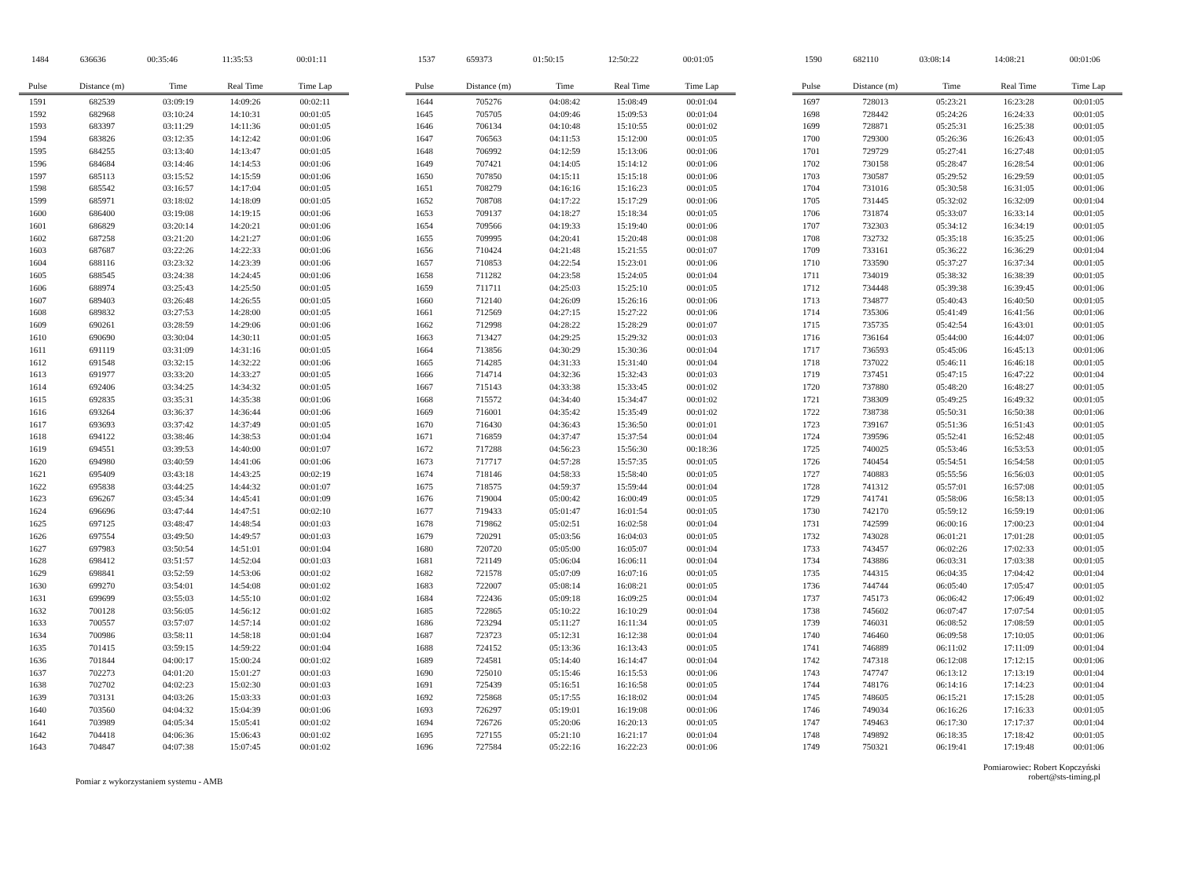| 1484 | 636636 | 00:35:46 | 11:35:53 | 00:01:11 |
| 1537 | 659373 | 01:50:15 | 12:50:22 | 00:01:05 |
| 1590 | 682110 | 03:08:14 | 14:08:21 | 00:01:06 |
| Pulse | Distance (m) | Time | Real Time | Time Lap |
| --- | --- | --- | --- | --- |
| 1591 | 682539 | 03:09:19 | 14:09:26 | 00:02:11 |
| 1592 | 682968 | 03:10:24 | 14:10:31 | 00:01:05 |
| 1593 | 683397 | 03:11:29 | 14:11:36 | 00:01:05 |
| 1594 | 683826 | 03:12:35 | 14:12:42 | 00:01:06 |
| 1595 | 684255 | 03:13:40 | 14:13:47 | 00:01:05 |
| 1596 | 684684 | 03:14:46 | 14:14:53 | 00:01:06 |
| 1597 | 685113 | 03:15:52 | 14:15:59 | 00:01:06 |
| 1598 | 685542 | 03:16:57 | 14:17:04 | 00:01:05 |
| 1599 | 685971 | 03:18:02 | 14:18:09 | 00:01:05 |
| 1600 | 686400 | 03:19:08 | 14:19:15 | 00:01:06 |
| 1601 | 686829 | 03:20:14 | 14:20:21 | 00:01:06 |
| 1602 | 687258 | 03:21:20 | 14:21:27 | 00:01:06 |
| 1603 | 687687 | 03:22:26 | 14:22:33 | 00:01:06 |
| 1604 | 688116 | 03:23:32 | 14:23:39 | 00:01:06 |
| 1605 | 688545 | 03:24:38 | 14:24:45 | 00:01:06 |
| 1606 | 688974 | 03:25:43 | 14:25:50 | 00:01:05 |
| 1607 | 689403 | 03:26:48 | 14:26:55 | 00:01:05 |
| 1608 | 689832 | 03:27:53 | 14:28:00 | 00:01:05 |
| 1609 | 690261 | 03:28:59 | 14:29:06 | 00:01:06 |
| 1610 | 690690 | 03:30:04 | 14:30:11 | 00:01:05 |
| 1611 | 691119 | 03:31:09 | 14:31:16 | 00:01:05 |
| 1612 | 691548 | 03:32:15 | 14:32:22 | 00:01:06 |
| 1613 | 691977 | 03:33:20 | 14:33:27 | 00:01:05 |
| 1614 | 692406 | 03:34:25 | 14:34:32 | 00:01:05 |
| 1615 | 692835 | 03:35:31 | 14:35:38 | 00:01:06 |
| 1616 | 693264 | 03:36:37 | 14:36:44 | 00:01:06 |
| 1617 | 693693 | 03:37:42 | 14:37:49 | 00:01:05 |
| 1618 | 694122 | 03:38:46 | 14:38:53 | 00:01:04 |
| 1619 | 694551 | 03:39:53 | 14:40:00 | 00:01:07 |
| 1620 | 694980 | 03:40:59 | 14:41:06 | 00:01:06 |
| 1621 | 695409 | 03:43:18 | 14:43:25 | 00:02:19 |
| 1622 | 695838 | 03:44:25 | 14:44:32 | 00:01:07 |
| 1623 | 696267 | 03:45:34 | 14:45:41 | 00:01:09 |
| 1624 | 696696 | 03:47:44 | 14:47:51 | 00:02:10 |
| 1625 | 697125 | 03:48:47 | 14:48:54 | 00:01:03 |
| 1626 | 697554 | 03:49:50 | 14:49:57 | 00:01:03 |
| 1627 | 697983 | 03:50:54 | 14:51:01 | 00:01:04 |
| 1628 | 698412 | 03:51:57 | 14:52:04 | 00:01:03 |
| 1629 | 698841 | 03:52:59 | 14:53:06 | 00:01:02 |
| 1630 | 699270 | 03:54:01 | 14:54:08 | 00:01:02 |
| 1631 | 699699 | 03:55:03 | 14:55:10 | 00:01:02 |
| 1632 | 700128 | 03:56:05 | 14:56:12 | 00:01:02 |
| 1633 | 700557 | 03:57:07 | 14:57:14 | 00:01:02 |
| 1634 | 700986 | 03:58:11 | 14:58:18 | 00:01:04 |
| 1635 | 701415 | 03:59:15 | 14:59:22 | 00:01:04 |
| 1636 | 701844 | 04:00:17 | 15:00:24 | 00:01:02 |
| 1637 | 702273 | 04:01:20 | 15:01:27 | 00:01:03 |
| 1638 | 702702 | 04:02:23 | 15:02:30 | 00:01:03 |
| 1639 | 703131 | 04:03:26 | 15:03:33 | 00:01:03 |
| 1640 | 703560 | 04:04:32 | 15:04:39 | 00:01:06 |
| 1641 | 703989 | 04:05:34 | 15:05:41 | 00:01:02 |
| 1642 | 704418 | 04:06:36 | 15:06:43 | 00:01:02 |
| 1643 | 704847 | 04:07:38 | 15:07:45 | 00:01:02 |
| Pulse | Distance (m) | Time | Real Time | Time Lap |
| --- | --- | --- | --- | --- |
| 1644 | 705276 | 04:08:42 | 15:08:49 | 00:01:04 |
| 1645 | 705705 | 04:09:46 | 15:09:53 | 00:01:04 |
| 1646 | 706134 | 04:10:48 | 15:10:55 | 00:01:02 |
| 1647 | 706563 | 04:11:53 | 15:12:00 | 00:01:05 |
| 1648 | 706992 | 04:12:59 | 15:13:06 | 00:01:06 |
| 1649 | 707421 | 04:14:05 | 15:14:12 | 00:01:06 |
| 1650 | 707850 | 04:15:11 | 15:15:18 | 00:01:06 |
| 1651 | 708279 | 04:16:16 | 15:16:23 | 00:01:05 |
| 1652 | 708708 | 04:17:22 | 15:17:29 | 00:01:06 |
| 1653 | 709137 | 04:18:27 | 15:18:34 | 00:01:05 |
| 1654 | 709566 | 04:19:33 | 15:19:40 | 00:01:06 |
| 1655 | 709995 | 04:20:41 | 15:20:48 | 00:01:08 |
| 1656 | 710424 | 04:21:48 | 15:21:55 | 00:01:07 |
| 1657 | 710853 | 04:22:54 | 15:23:01 | 00:01:06 |
| 1658 | 711282 | 04:23:58 | 15:24:05 | 00:01:04 |
| 1659 | 711711 | 04:25:03 | 15:25:10 | 00:01:05 |
| 1660 | 712140 | 04:26:09 | 15:26:16 | 00:01:06 |
| 1661 | 712569 | 04:27:15 | 15:27:22 | 00:01:06 |
| 1662 | 712998 | 04:28:22 | 15:28:29 | 00:01:07 |
| 1663 | 713427 | 04:29:25 | 15:29:32 | 00:01:03 |
| 1664 | 713856 | 04:30:29 | 15:30:36 | 00:01:04 |
| 1665 | 714285 | 04:31:33 | 15:31:40 | 00:01:04 |
| 1666 | 714714 | 04:32:36 | 15:32:43 | 00:01:03 |
| 1667 | 715143 | 04:33:38 | 15:33:45 | 00:01:02 |
| 1668 | 715572 | 04:34:40 | 15:34:47 | 00:01:02 |
| 1669 | 716001 | 04:35:42 | 15:35:49 | 00:01:02 |
| 1670 | 716430 | 04:36:43 | 15:36:50 | 00:01:01 |
| 1671 | 716859 | 04:37:47 | 15:37:54 | 00:01:04 |
| 1672 | 717288 | 04:56:23 | 15:56:30 | 00:18:36 |
| 1673 | 717717 | 04:57:28 | 15:57:35 | 00:01:05 |
| 1674 | 718146 | 04:58:33 | 15:58:40 | 00:01:05 |
| 1675 | 718575 | 04:59:37 | 15:59:44 | 00:01:04 |
| 1676 | 719004 | 05:00:42 | 16:00:49 | 00:01:05 |
| 1677 | 719433 | 05:01:47 | 16:01:54 | 00:01:05 |
| 1678 | 719862 | 05:02:51 | 16:02:58 | 00:01:04 |
| 1679 | 720291 | 05:03:56 | 16:04:03 | 00:01:05 |
| 1680 | 720720 | 05:05:00 | 16:05:07 | 00:01:04 |
| 1681 | 721149 | 05:06:04 | 16:06:11 | 00:01:04 |
| 1682 | 721578 | 05:07:09 | 16:07:16 | 00:01:05 |
| 1683 | 722007 | 05:08:14 | 16:08:21 | 00:01:05 |
| 1684 | 722436 | 05:09:18 | 16:09:25 | 00:01:04 |
| 1685 | 722865 | 05:10:22 | 16:10:29 | 00:01:04 |
| 1686 | 723294 | 05:11:27 | 16:11:34 | 00:01:05 |
| 1687 | 723723 | 05:12:31 | 16:12:38 | 00:01:04 |
| 1688 | 724152 | 05:13:36 | 16:13:43 | 00:01:05 |
| 1689 | 724581 | 05:14:40 | 16:14:47 | 00:01:04 |
| 1690 | 725010 | 05:15:46 | 16:15:53 | 00:01:06 |
| 1691 | 725439 | 05:16:51 | 16:16:58 | 00:01:05 |
| 1692 | 725868 | 05:17:55 | 16:18:02 | 00:01:04 |
| 1693 | 726297 | 05:19:01 | 16:19:08 | 00:01:06 |
| 1694 | 726726 | 05:20:06 | 16:20:13 | 00:01:05 |
| 1695 | 727155 | 05:21:10 | 16:21:17 | 00:01:04 |
| 1696 | 727584 | 05:22:16 | 16:22:23 | 00:01:06 |
| Pulse | Distance (m) | Time | Real Time | Time Lap |
| --- | --- | --- | --- | --- |
| 1697 | 728013 | 05:23:21 | 16:23:28 | 00:01:05 |
| 1698 | 728442 | 05:24:26 | 16:24:33 | 00:01:05 |
| 1699 | 728871 | 05:25:31 | 16:25:38 | 00:01:05 |
| 1700 | 729300 | 05:26:36 | 16:26:43 | 00:01:05 |
| 1701 | 729729 | 05:27:41 | 16:27:48 | 00:01:05 |
| 1702 | 730158 | 05:28:47 | 16:28:54 | 00:01:06 |
| 1703 | 730587 | 05:29:52 | 16:29:59 | 00:01:05 |
| 1704 | 731016 | 05:30:58 | 16:31:05 | 00:01:06 |
| 1705 | 731445 | 05:32:02 | 16:32:09 | 00:01:04 |
| 1706 | 731874 | 05:33:07 | 16:33:14 | 00:01:05 |
| 1707 | 732303 | 05:34:12 | 16:34:19 | 00:01:05 |
| 1708 | 732732 | 05:35:18 | 16:35:25 | 00:01:06 |
| 1709 | 733161 | 05:36:22 | 16:36:29 | 00:01:04 |
| 1710 | 733590 | 05:37:27 | 16:37:34 | 00:01:05 |
| 1711 | 734019 | 05:38:32 | 16:38:39 | 00:01:05 |
| 1712 | 734448 | 05:39:38 | 16:39:45 | 00:01:06 |
| 1713 | 734877 | 05:40:43 | 16:40:50 | 00:01:05 |
| 1714 | 735306 | 05:41:49 | 16:41:56 | 00:01:06 |
| 1715 | 735735 | 05:42:54 | 16:43:01 | 00:01:05 |
| 1716 | 736164 | 05:44:00 | 16:44:07 | 00:01:06 |
| 1717 | 736593 | 05:45:06 | 16:45:13 | 00:01:06 |
| 1718 | 737022 | 05:46:11 | 16:46:18 | 00:01:05 |
| 1719 | 737451 | 05:47:15 | 16:47:22 | 00:01:04 |
| 1720 | 737880 | 05:48:20 | 16:48:27 | 00:01:05 |
| 1721 | 738309 | 05:49:25 | 16:49:32 | 00:01:05 |
| 1722 | 738738 | 05:50:31 | 16:50:38 | 00:01:06 |
| 1723 | 739167 | 05:51:36 | 16:51:43 | 00:01:05 |
| 1724 | 739596 | 05:52:41 | 16:52:48 | 00:01:05 |
| 1725 | 740025 | 05:53:46 | 16:53:53 | 00:01:05 |
| 1726 | 740454 | 05:54:51 | 16:54:58 | 00:01:05 |
| 1727 | 740883 | 05:55:56 | 16:56:03 | 00:01:05 |
| 1728 | 741312 | 05:57:01 | 16:57:08 | 00:01:05 |
| 1729 | 741741 | 05:58:06 | 16:58:13 | 00:01:05 |
| 1730 | 742170 | 05:59:12 | 16:59:19 | 00:01:06 |
| 1731 | 742599 | 06:00:16 | 17:00:23 | 00:01:04 |
| 1732 | 743028 | 06:01:21 | 17:01:28 | 00:01:05 |
| 1733 | 743457 | 06:02:26 | 17:02:33 | 00:01:05 |
| 1734 | 743886 | 06:03:31 | 17:03:38 | 00:01:05 |
| 1735 | 744315 | 06:04:35 | 17:04:42 | 00:01:04 |
| 1736 | 744744 | 06:05:40 | 17:05:47 | 00:01:05 |
| 1737 | 745173 | 06:06:42 | 17:06:49 | 00:01:02 |
| 1738 | 745602 | 06:07:47 | 17:07:54 | 00:01:05 |
| 1739 | 746031 | 06:08:52 | 17:08:59 | 00:01:05 |
| 1740 | 746460 | 06:09:58 | 17:10:05 | 00:01:06 |
| 1741 | 746889 | 06:11:02 | 17:11:09 | 00:01:04 |
| 1742 | 747318 | 06:12:08 | 17:12:15 | 00:01:06 |
| 1743 | 747747 | 06:13:12 | 17:13:19 | 00:01:04 |
| 1744 | 748176 | 06:14:16 | 17:14:23 | 00:01:04 |
| 1745 | 748605 | 06:15:21 | 17:15:28 | 00:01:05 |
| 1746 | 749034 | 06:16:26 | 17:16:33 | 00:01:05 |
| 1747 | 749463 | 06:17:30 | 17:17:37 | 00:01:04 |
| 1748 | 749892 | 06:18:35 | 17:18:42 | 00:01:05 |
| 1749 | 750321 | 06:19:41 | 17:19:48 | 00:01:06 |
Pomiar z wykorzystaniem systemu - AMB
Pomiarowiec: Robert Kopczyński
robert@sts-timing.pl